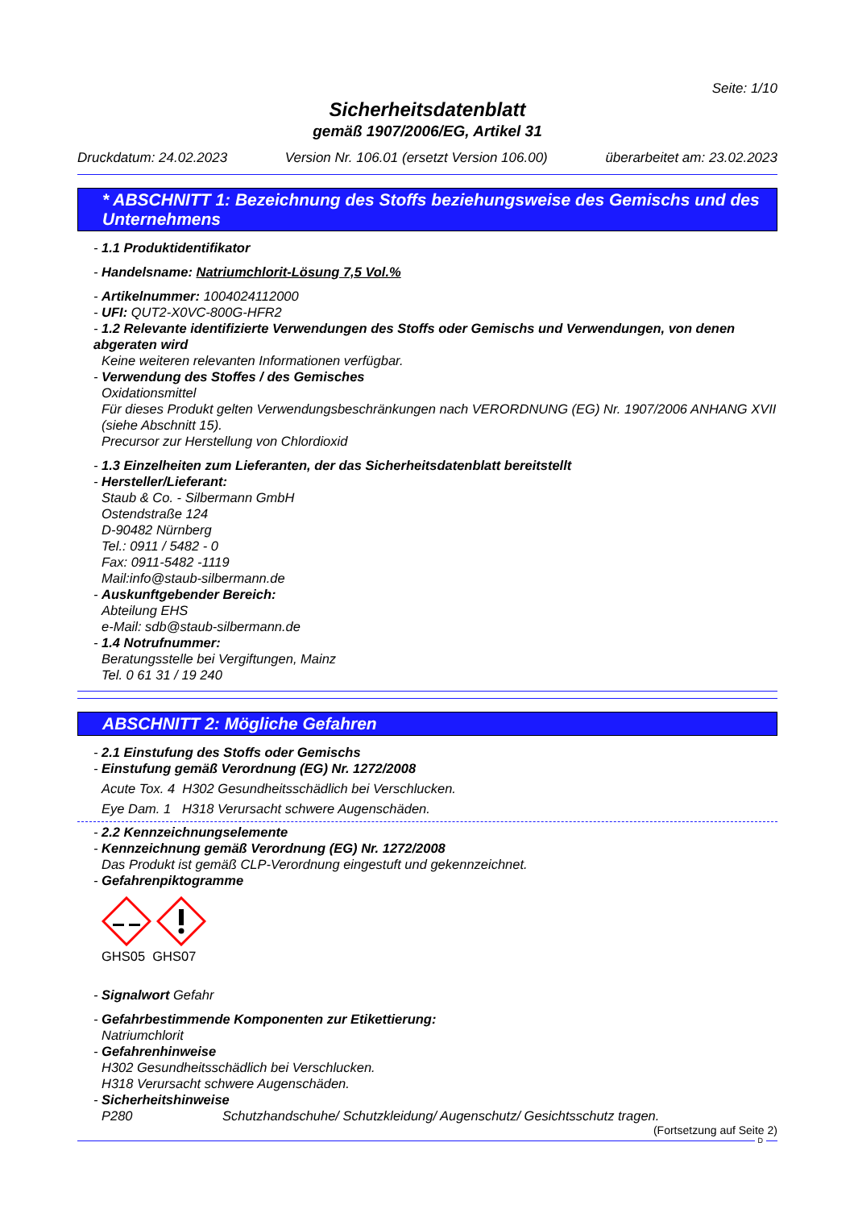Seite: 1/10
Sicherheitsdatenblatt
gemäß 1907/2006/EG, Artikel 31
Druckdatum: 24.02.2023 Version Nr. 106.01 (ersetzt Version 106.00) überarbeitet am: 23.02.2023
* ABSCHNITT 1: Bezeichnung des Stoffs beziehungsweise des Gemischs und des Unternehmens
- 1.1 Produktidentifikator
- Handelsname: Natriumchlorit-Lösung 7,5 Vol.%
- Artikelnummer: 1004024112000
- UFI: QUT2-X0VC-800G-HFR2
- 1.2 Relevante identifizierte Verwendungen des Stoffs oder Gemischs und Verwendungen, von denen abgeraten wird
Keine weiteren relevanten Informationen verfügbar.
- Verwendung des Stoffes / des Gemisches
Oxidationsmittel
Für dieses Produkt gelten Verwendungsbeschränkungen nach VERORDNUNG (EG) Nr. 1907/2006 ANHANG XVII (siehe Abschnitt 15).
Precursor zur Herstellung von Chlordioxid
- 1.3 Einzelheiten zum Lieferanten, der das Sicherheitsdatenblatt bereitstellt
- Hersteller/Lieferant:
Staub & Co. - Silbermann GmbH
Ostendstraße 124
D-90482 Nürnberg
Tel.: 0911 / 5482 - 0
Fax: 0911-5482 -1119
Mail:info@staub-silbermann.de
- Auskunftgebender Bereich:
Abteilung EHS
e-Mail: sdb@staub-silbermann.de
- 1.4 Notrufnummer:
Beratungsstelle bei Vergiftungen, Mainz
Tel. 0 61 31 / 19 240
ABSCHNITT 2: Mögliche Gefahren
- 2.1 Einstufung des Stoffs oder Gemischs
- Einstufung gemäß Verordnung (EG) Nr. 1272/2008
Acute Tox. 4 H302 Gesundheitsschädlich bei Verschlucken.
Eye Dam. 1 H318 Verursacht schwere Augenschäden.
- 2.2 Kennzeichnungselemente
- Kennzeichnung gemäß Verordnung (EG) Nr. 1272/2008
Das Produkt ist gemäß CLP-Verordnung eingestuft und gekennzeichnet.
- Gefahrenpiktogramme
GHS05 GHS07
- Signalwort Gefahr
- Gefahrbestimmende Komponenten zur Etikettierung:
Natriumchlorit
- Gefahrenhinweise
H302 Gesundheitsschädlich bei Verschlucken.
H318 Verursacht schwere Augenschäden.
- Sicherheitshinweise
P280 Schutzhandschuhe/ Schutzkleidung/ Augenschutz/ Gesichtsschutz tragen.
(Fortsetzung auf Seite 2)
D